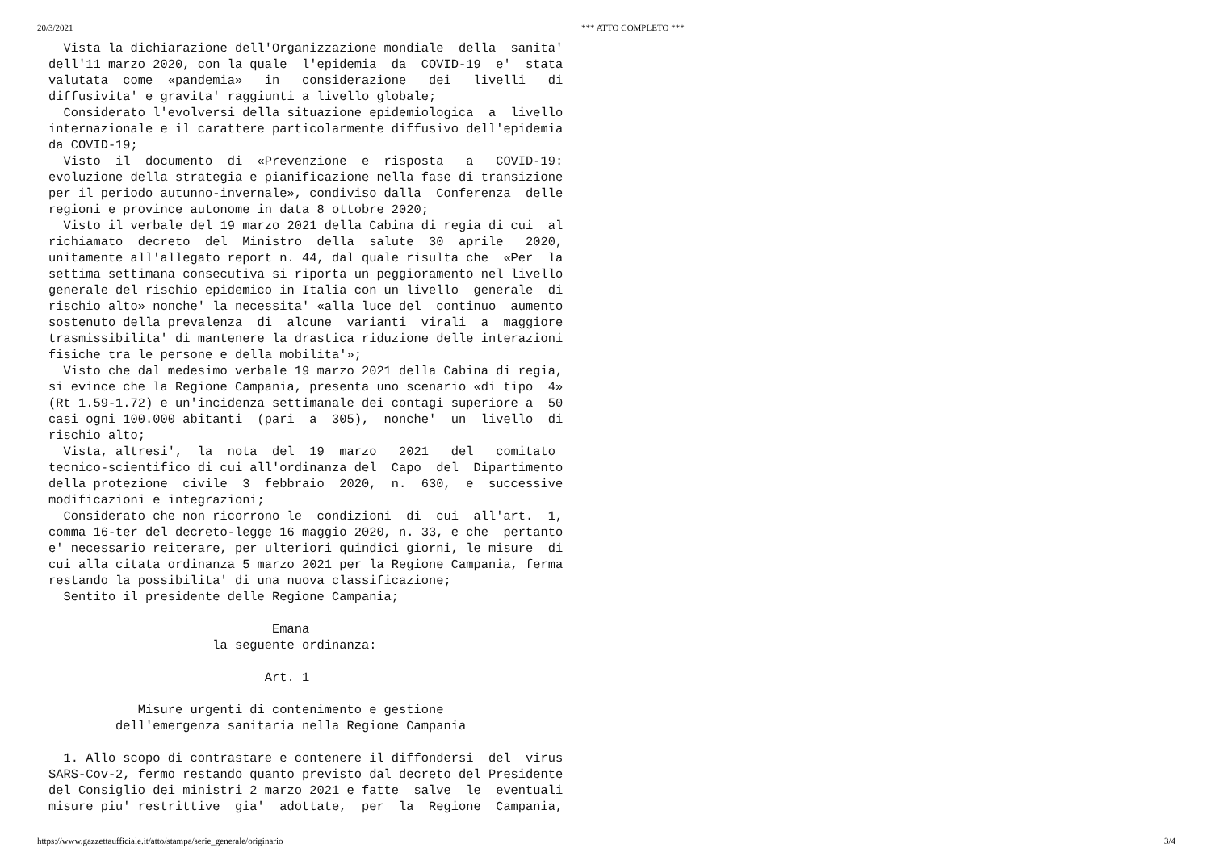20/3/2021 *** ATTO COMPLETO ***
  Vista la dichiarazione dell'Organizzazione mondiale  della  sanita'
dell'11 marzo 2020, con la quale  l'epidemia  da  COVID-19  e'  stata
valutata  come  «pandemia»   in   considerazione   dei   livelli   di
diffusivita' e gravita' raggiunti a livello globale;
  Considerato l'evolversi della situazione epidemiologica  a  livello
internazionale e il carattere particolarmente diffusivo dell'epidemia
da COVID-19;
  Visto  il  documento  di  «Prevenzione  e  risposta   a   COVID-19:
evoluzione della strategia e pianificazione nella fase di transizione
per il periodo autunno-invernale», condiviso dalla  Conferenza  delle
regioni e province autonome in data 8 ottobre 2020;
  Visto il verbale del 19 marzo 2021 della Cabina di regia di cui  al
richiamato  decreto  del  Ministro  della  salute  30  aprile   2020,
unitamente all'allegato report n. 44, dal quale risulta che  «Per  la
settima settimana consecutiva si riporta un peggioramento nel livello
generale del rischio epidemico in Italia con un livello  generale  di
rischio alto» nonche' la necessita' «alla luce del  continuo  aumento
sostenuto della prevalenza  di  alcune  varianti  virali  a  maggiore
trasmissibilita' di mantenere la drastica riduzione delle interazioni
fisiche tra le persone e della mobilita'»;
  Visto che dal medesimo verbale 19 marzo 2021 della Cabina di regia,
si evince che la Regione Campania, presenta uno scenario «di tipo  4»
(Rt 1.59-1.72) e un'incidenza settimanale dei contagi superiore a  50
casi ogni 100.000 abitanti  (pari  a  305),  nonche'  un  livello  di
rischio alto;
  Vista, altresi',  la  nota  del  19  marzo   2021   del   comitato
tecnico-scientifico di cui all'ordinanza del  Capo  del  Dipartimento
della protezione  civile  3  febbraio  2020,  n.  630,  e  successive
modificazioni e integrazioni;
  Considerato che non ricorrono le  condizioni  di  cui  all'art.  1,
comma 16-ter del decreto-legge 16 maggio 2020, n. 33, e che  pertanto
e' necessario reiterare, per ulteriori quindici giorni, le misure  di
cui alla citata ordinanza 5 marzo 2021 per la Regione Campania, ferma
restando la possibilita' di una nuova classificazione;
  Sentito il presidente delle Regione Campania;

                              Emana
                      la seguente ordinanza:

                             Art. 1

            Misure urgenti di contenimento e gestione
         dell'emergenza sanitaria nella Regione Campania

  1. Allo scopo di contrastare e contenere il diffondersi  del  virus
SARS-Cov-2, fermo restando quanto previsto dal decreto del Presidente
del Consiglio dei ministri 2 marzo 2021 e fatte  salve  le  eventuali
misure piu' restrittive  gia'  adottate,  per  la  Regione  Campania,
https://www.gazzettaufficiale.it/atto/stampa/serie_generale/originario 3/4